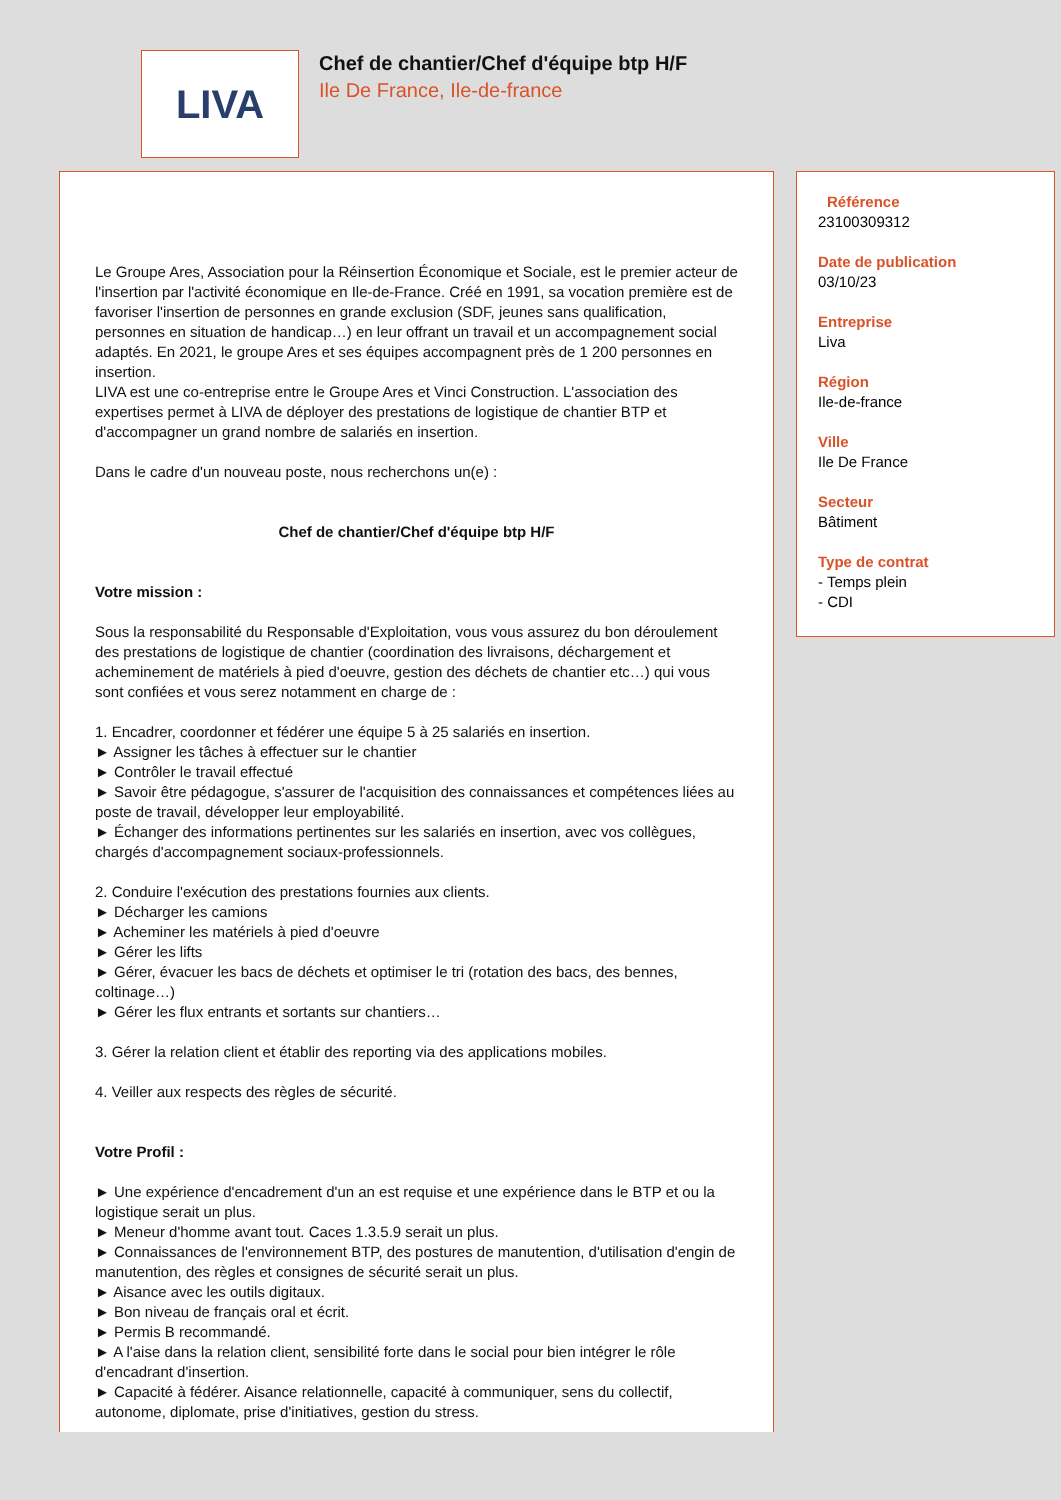LIVA
Chef de chantier/Chef d'équipe btp H/F
Ile De France, Ile-de-france
Le Groupe Ares, Association pour la Réinsertion Économique et Sociale, est le premier acteur de l'insertion par l'activité économique en Ile-de-France. Créé en 1991, sa vocation première est de favoriser l'insertion de personnes en grande exclusion (SDF, jeunes sans qualification, personnes en situation de handicap…) en leur offrant un travail et un accompagnement social adaptés. En 2021, le groupe Ares et ses équipes accompagnent près de 1 200 personnes en insertion.
LIVA est une co-entreprise entre le Groupe Ares et Vinci Construction. L'association des expertises permet à LIVA de déployer des prestations de logistique de chantier BTP et d'accompagner un grand nombre de salariés en insertion.
Dans le cadre d'un nouveau poste, nous recherchons un(e) :
Chef de chantier/Chef d'équipe btp H/F
Votre mission :
Sous la responsabilité du Responsable d'Exploitation, vous vous assurez du bon déroulement des prestations de logistique de chantier (coordination des livraisons, déchargement et acheminement de matériels à pied d'oeuvre, gestion des déchets de chantier etc…) qui vous sont confiées et vous serez notamment en charge de :
1. Encadrer, coordonner et fédérer une équipe 5 à 25 salariés en insertion.
► Assigner les tâches à effectuer sur le chantier
► Contrôler le travail effectué
► Savoir être pédagogue, s'assurer de l'acquisition des connaissances et compétences liées au poste de travail, développer leur employabilité.
► Échanger des informations pertinentes sur les salariés en insertion, avec vos collègues, chargés d'accompagnement sociaux-professionnels.
2. Conduire l'exécution des prestations fournies aux clients.
► Décharger les camions
► Acheminer les matériels à pied d'oeuvre
► Gérer les lifts
► Gérer, évacuer les bacs de déchets et optimiser le tri (rotation des bacs, des bennes, coltinage…)
► Gérer les flux entrants et sortants sur chantiers…
3. Gérer la relation client et établir des reporting via des applications mobiles.
4. Veiller aux respects des règles de sécurité.
Votre Profil :
► Une expérience d'encadrement d'un an est requise et une expérience dans le BTP et ou la logistique serait un plus.
► Meneur d'homme avant tout. Caces 1.3.5.9 serait un plus.
► Connaissances de l'environnement BTP, des postures de manutention, d'utilisation d'engin de manutention, des règles et consignes de sécurité serait un plus.
► Aisance avec les outils digitaux.
► Bon niveau de français oral et écrit.
► Permis B recommandé.
► A l'aise dans la relation client, sensibilité forte dans le social pour bien intégrer le rôle d'encadrant d'insertion.
► Capacité à fédérer. Aisance relationnelle, capacité à communiquer, sens du collectif, autonome, diplomate, prise d'initiatives, gestion du stress.
Référence
23100309312
Date de publication
03/10/23
Entreprise
Liva
Région
Ile-de-france
Ville
Ile De France
Secteur
Bâtiment
Type de contrat
- Temps plein
- CDI